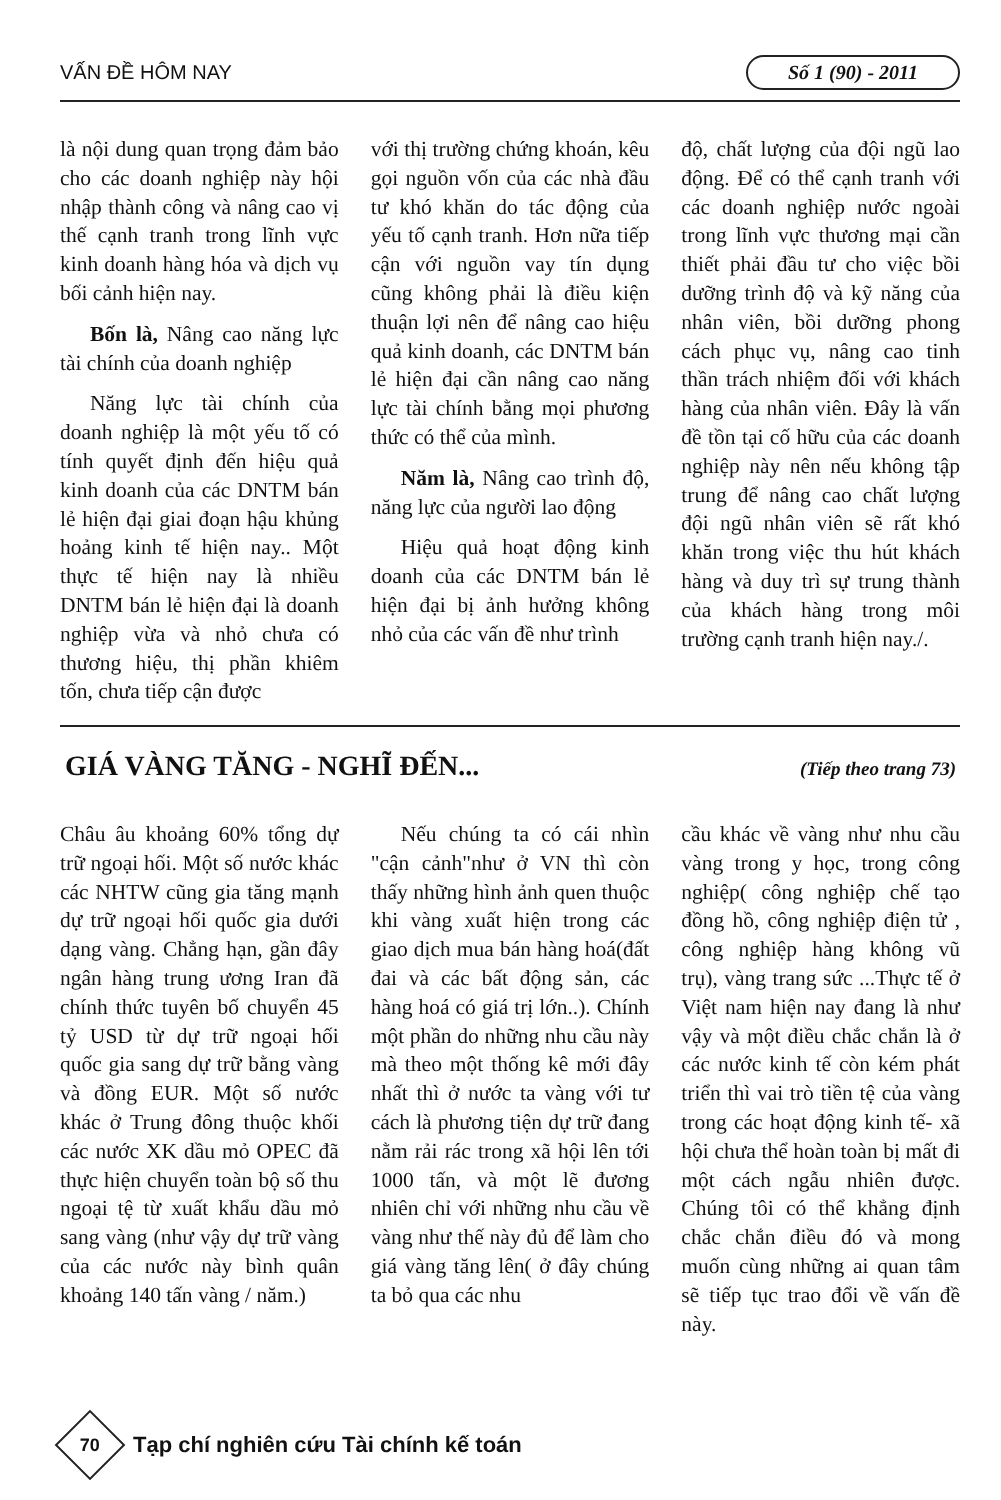VẤN ĐỀ HÔM NAY Số 1 (90) - 2011
là nội dung quan trọng đảm bảo cho các doanh nghiệp này hội nhập thành công và nâng cao vị thế cạnh tranh trong lĩnh vực kinh doanh hàng hóa và dịch vụ bối cảnh hiện nay.
Bốn là, Nâng cao năng lực tài chính của doanh nghiệp
Năng lực tài chính của doanh nghiệp là một yếu tố có tính quyết định đến hiệu quả kinh doanh của các DNTM bán lẻ hiện đại giai đoạn hậu khủng hoảng kinh tế hiện nay.. Một thực tế hiện nay là nhiều DNTM bán lẻ hiện đại là doanh nghiệp vừa và nhỏ chưa có thương hiệu, thị phần khiêm tốn, chưa tiếp cận được
với thị trường chứng khoán, kêu gọi nguồn vốn của các nhà đầu tư khó khăn do tác động của yếu tố cạnh tranh. Hơn nữa tiếp cận với nguồn vay tín dụng cũng không phải là điều kiện thuận lợi nên để nâng cao hiệu quả kinh doanh, các DNTM bán lẻ hiện đại cần nâng cao năng lực tài chính bằng mọi phương thức có thể của mình.
Năm là, Nâng cao trình độ, năng lực của người lao động
Hiệu quả hoạt động kinh doanh của các DNTM bán lẻ hiện đại bị ảnh hưởng không nhỏ của các vấn đề như trình
độ, chất lượng của đội ngũ lao động. Để có thể cạnh tranh với các doanh nghiệp nước ngoài trong lĩnh vực thương mại cần thiết phải đầu tư cho việc bồi dưỡng trình độ và kỹ năng của nhân viên, bồi dưỡng phong cách phục vụ, nâng cao tinh thần trách nhiệm đối với khách hàng của nhân viên. Đây là vấn đề tồn tại cố hữu của các doanh nghiệp này nên nếu không tập trung để nâng cao chất lượng đội ngũ nhân viên sẽ rất khó khăn trong việc thu hút khách hàng và duy trì sự trung thành của khách hàng trong môi trường cạnh tranh hiện nay./.
GIÁ VÀNG TĂNG - NGHĨ ĐẾN... (Tiếp theo trang 73)
Châu âu khoảng 60% tổng dự trữ ngoại hối. Một số nước khác các NHTW cũng gia tăng mạnh dự trữ ngoại hối quốc gia dưới dạng vàng. Chẳng hạn, gần đây ngân hàng trung ương Iran đã chính thức tuyên bố chuyển 45 tỷ USD từ dự trữ ngoại hối quốc gia sang dự trữ bằng vàng và đồng EUR. Một số nước khác ở Trung đông thuộc khối các nước XK dầu mỏ OPEC đã thực hiện chuyển toàn bộ số thu ngoại tệ từ xuất khẩu dầu mỏ sang vàng (như vậy dự trữ vàng của các nước này bình quân khoảng 140 tấn vàng / năm.)
Nếu chúng ta có cái nhìn "cận cảnh"như ở VN thì còn thấy những hình ảnh quen thuộc khi vàng xuất hiện trong các giao dịch mua bán hàng hoá(đất đai và các bất động sản, các hàng hoá có giá trị lớn..). Chính một phần do những nhu cầu này mà theo một thống kê mới đây nhất thì ở nước ta vàng với tư cách là phương tiện dự trữ đang nằm rải rác trong xã hội lên tới 1000 tấn, và một lẽ đương nhiên chỉ với những nhu cầu về vàng như thế này đủ để làm cho giá vàng tăng lên( ở đây chúng ta bỏ qua các nhu
cầu khác về vàng như nhu cầu vàng trong y học, trong công nghiệp( công nghiệp chế tạo đồng hồ, công nghiệp điện tử , công nghiệp hàng không vũ trụ), vàng trang sức ...Thực tế ở Việt nam hiện nay đang là như vậy và một điều chắc chắn là ở các nước kinh tế còn kém phát triển thì vai trò tiền tệ của vàng trong các hoạt động kinh tế- xã hội chưa thể hoàn toàn bị mất đi một cách ngẫu nhiên được. Chúng tôi có thể khẳng định chắc chắn điều đó và mong muốn cùng những ai quan tâm sẽ tiếp tục trao đổi về vấn đề này.
70
Tạp chí nghiên cứu Tài chính kế toán